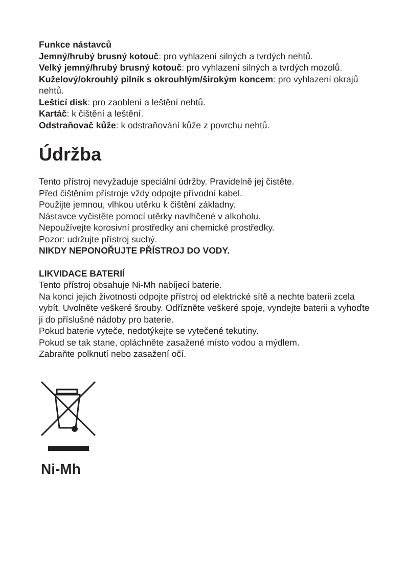Funkce nástavců
Jemný/hrubý brusný kotouč: pro vyhlazení silných a tvrdých nehtů.
Velký jemný/hrubý brusný kotouč: pro vyhlazení silných a tvrdých mozolů.
Kuželový/okrouhlý pilník s okrouhlým/širokým koncem: pro vyhlazení okrajů nehtů.
Lešticí disk: pro zaoblení a leštění nehtů.
Kartáč: k čištění a leštění.
Odstraňovač kůže: k odstraňování kůže z povrchu nehtů.
Údržba
Tento přístroj nevyžaduje speciální údržby. Pravidelně jej čistěte.
Před čištěním přístroje vždy odpojte přívodní kabel.
Použijte jemnou, vlhkou utěrku k čištění základny.
Nástavce vyčistěte pomocí utěrky navlhčené v alkoholu.
Nepoužívejte korosivní prostředky ani chemické prostředky.
Pozor: udržujte přístroj suchý.
NIKDY NEPONOŘUJTE PŘÍSTROJ DO VODY.
LIKVIDACE BATERIÍ
Tento přístroj obsahuje Ni-Mh nabíjecí baterie.
Na konci jejich životnosti odpojte přístroj od elektrické sítě a nechte baterii zcela vybít. Uvolněte veškeré šrouby. Odřízněte veškeré spoje, vyndejte baterii a vyhoďte ji do příslušné nádoby pro baterie.
Pokud baterie vyteče, nedotýkejte se vytečené tekutiny.
Pokud se tak stane, opláchněte zasažené místo vodou a mýdlem.
Zabraňte polknutí nebo zasažení očí.
Ni-Mh